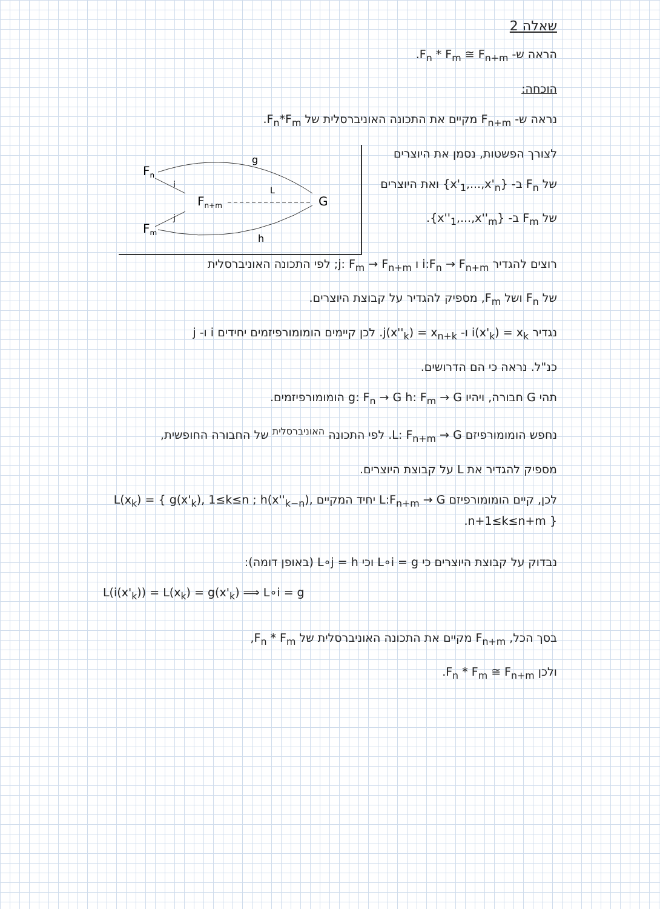שאלה 2
הראה ש- F<sub>n</sub> * F<sub>m</sub> ≅ F<sub>n+m</sub>.
הוכחה:
נראה ש- F<sub>n+m</sub> מקיים את התכונה האוניברסלית של F<sub>n</sub>*F<sub>m</sub>.
לצורך הפשטות, נסמן את היוצרים
של F<sub>n</sub> ב- {x'<sub>1</sub>,...,x'<sub>n</sub>} ואת היוצרים
של F<sub>m</sub> ב- {x''<sub>1</sub>,...,x''<sub>m</sub>}.
Fn
Fm
Fn+m
G
i
j
L
g
h
רוצים להגדיר i:F<sub>n</sub> → F<sub>n+m</sub> ו j: F<sub>m</sub> → F<sub>n+m</sub>; לפי התכונה האוניברסלית
של F<sub>n</sub> ושל F<sub>m</sub>, מספיק להגדיר על קבוצת היוצרים.
נגדיר i(x'<sub>k</sub>) = x<sub>k</sub> ו- j(x''<sub>k</sub>) = x<sub>n+k</sub>. לכן קיימים הומומורפיזמים יחידים i ו- j
כנ"ל. נראה כי הם הדרושים.
תהי G חבורה, ויהיו g: F<sub>n</sub> → G h: F<sub>m</sub> → G הומומורפיזמים.
נחפש הומומורפיזם L: F<sub>n+m</sub> → G. לפי התכונה <sup>האוניברסלית</sup> של החבורה החופשית,
מספיק להגדיר את L על קבוצת היוצרים.
לכן, קיים הומומורפיזם L:F<sub>n+m</sub> → G יחיד המקיים L(x<sub>k</sub>) = { g(x'<sub>k</sub>), 1≤k≤n ; h(x''<sub>k−n</sub>), n+1≤k≤n+m }.
נבדוק על קבוצת היוצרים כי L∘i = g וכי L∘j = h (באופן דומה):
L(i(x'<sub>k</sub>)) = L(x<sub>k</sub>) = g(x'<sub>k</sub>) ⟹ L∘i = g
בסך הכל, F<sub>n+m</sub> מקיים את התכונה האוניברסלית של F<sub>n</sub> * F<sub>m</sub>,
ולכן F<sub>n</sub> * F<sub>m</sub> ≅ F<sub>n+m</sub>.